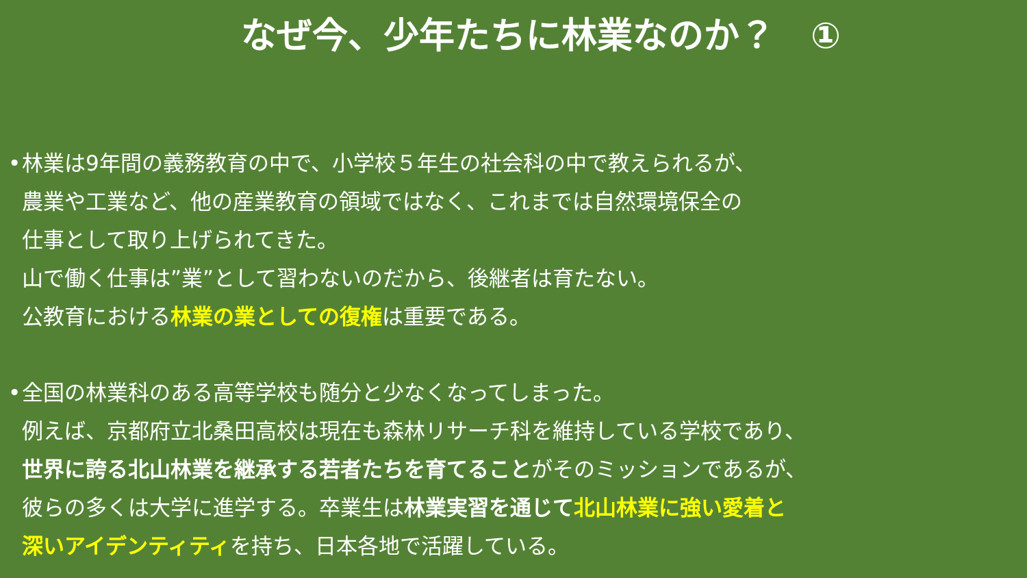なぜ今、少年たちに林業なのか？　①
• 林業は9年間の義務教育の中で、小学校５年生の社会科の中で教えられるが、
農業や工業など、他の産業教育の領域ではなく、これまでは自然環境保全の
仕事として取り上げられてきた。
山で働く仕事は”業”として習わないのだから、後継者は育たない。
公教育における林業の業としての復権は重要である。
• 全国の林業科のある高等学校も随分と少なくなってしまった。
例えば、京都府立北桑田高校は現在も森林リサーチ科を維持している学校であり、
世界に誇る北山林業を継承する若者たちを育てることがそのミッションであるが、
彼らの多くは大学に進学する。卒業生は林業実習を通じて 北山林業に強い愛着と
深いアイデンティティを持ち、日本各地で活躍している。